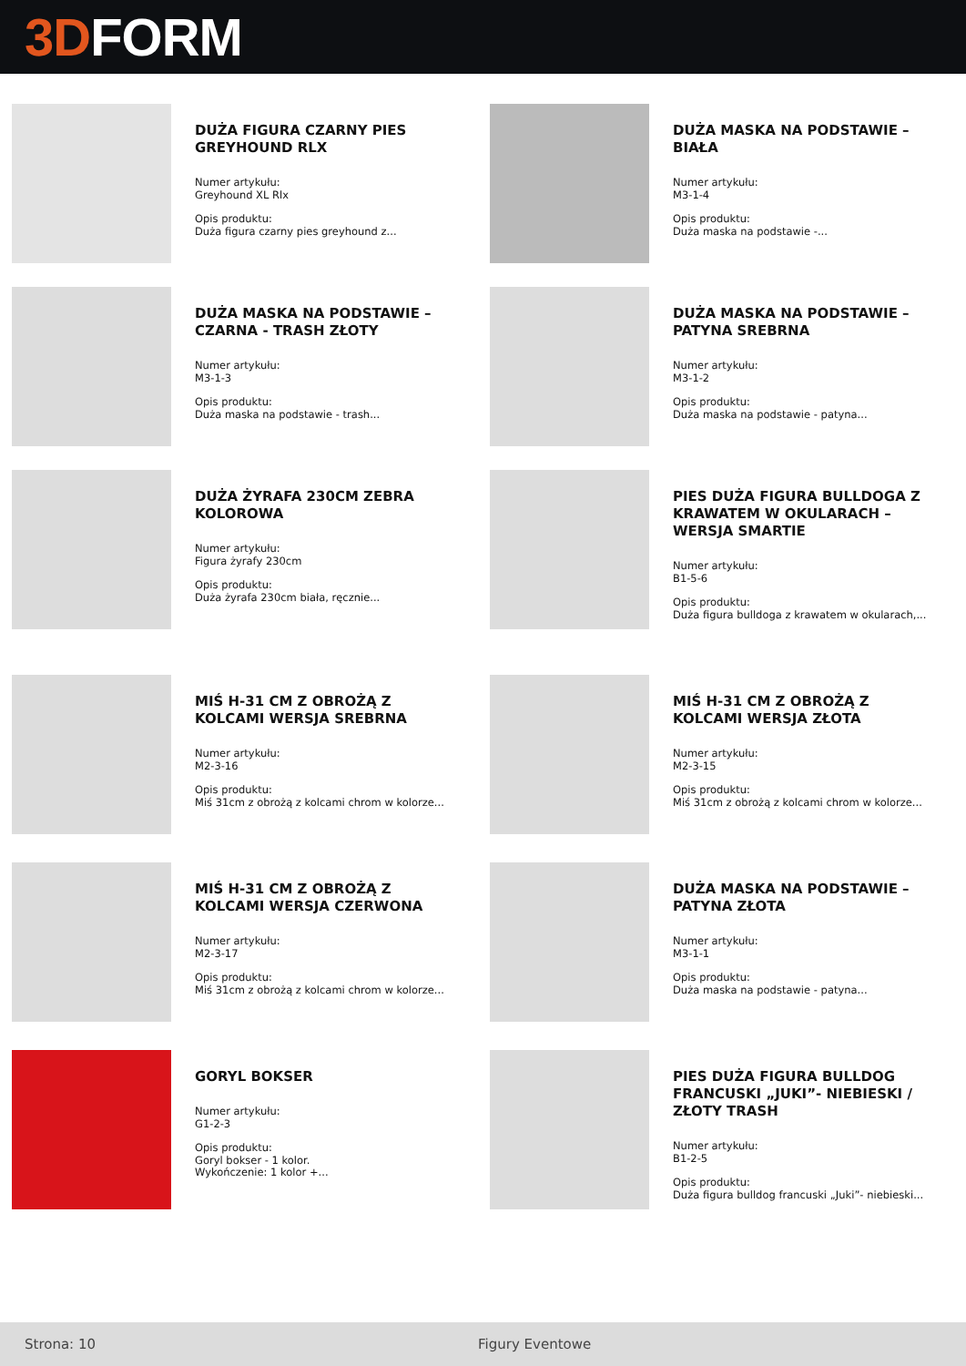3D FORM
DUŻA FIGURA CZARNY PIES GREYHOUND RLX
Numer artykułu:
Greyhound XL Rlx
Opis produktu:
Duża figura czarny pies greyhound z...
DUŻA MASKA NA PODSTAWIE – BIAŁA
Numer artykułu:
M3-1-4
Opis produktu:
Duża maska na podstawie -...
DUŻA MASKA NA PODSTAWIE – CZARNA - TRASH ZŁOTY
Numer artykułu:
M3-1-3
Opis produktu:
Duża maska na podstawie - trash...
DUŻA MASKA NA PODSTAWIE – PATYNA SREBRNA
Numer artykułu:
M3-1-2
Opis produktu:
Duża maska na podstawie - patyna...
DUŻA ŻYRAFA 230CM ZEBRA KOLOROWA
Numer artykułu:
Figura żyrafy 230cm
Opis produktu:
Duża żyrafa 230cm biała, ręcznie...
PIES DUŻA FIGURA BULLDOGA Z KRAWATEM W OKULARACH – WERSJA SMARTIE
Numer artykułu:
B1-5-6
Opis produktu:
Duża figura bulldoga z krawatem w okularach,...
MIŚ H-31 CM Z OBROŻĄ Z KOLCAMI WERSJA SREBRNA
Numer artykułu:
M2-3-16
Opis produktu:
Miś 31cm z obrożą z kolcami chrom w kolorze...
MIŚ H-31 CM Z OBROŻĄ Z KOLCAMI WERSJA ZŁOTA
Numer artykułu:
M2-3-15
Opis produktu:
Miś 31cm z obrożą z kolcami chrom w kolorze...
MIŚ H-31 CM Z OBROŻĄ Z KOLCAMI WERSJA CZERWONA
Numer artykułu:
M2-3-17
Opis produktu:
Miś 31cm z obrożą z kolcami chrom w kolorze...
DUŻA MASKA NA PODSTAWIE – PATYNA ZŁOTA
Numer artykułu:
M3-1-1
Opis produktu:
Duża maska na podstawie - patyna...
GORYL BOKSER
Numer artykułu:
G1-2-3
Opis produktu:
Goryl bokser - 1 kolor.
Wykończenie: 1 kolor +...
PIES DUŻA FIGURA BULLDOG FRANCUSKI „JUKI”- NIEBIESKI / ZŁOTY TRASH
Numer artykułu:
B1-2-5
Opis produktu:
Duża figura bulldog francuski „Juki”- niebieski...
Strona: 10 Figury Eventowe